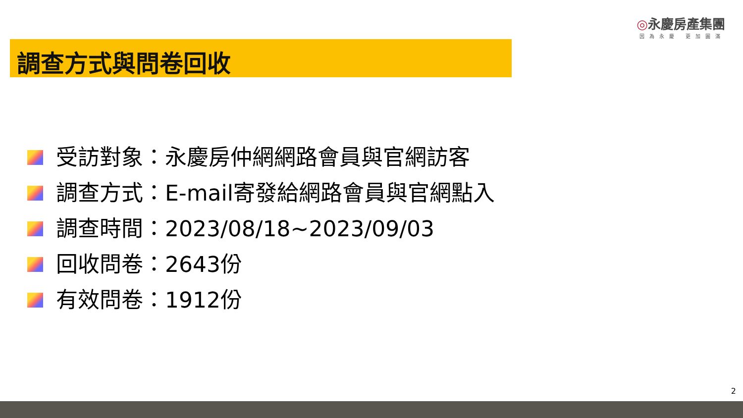◎永慶房產集團
因為永慶 更加圓滿
調查方式與問卷回收
受訪對象：永慶房仲網網路會員與官網訪客
調查方式：E-mail寄發給網路會員與官網點入
調查時間：2023/08/18~2023/09/03
回收問卷：2643份
有效問卷：1912份
2